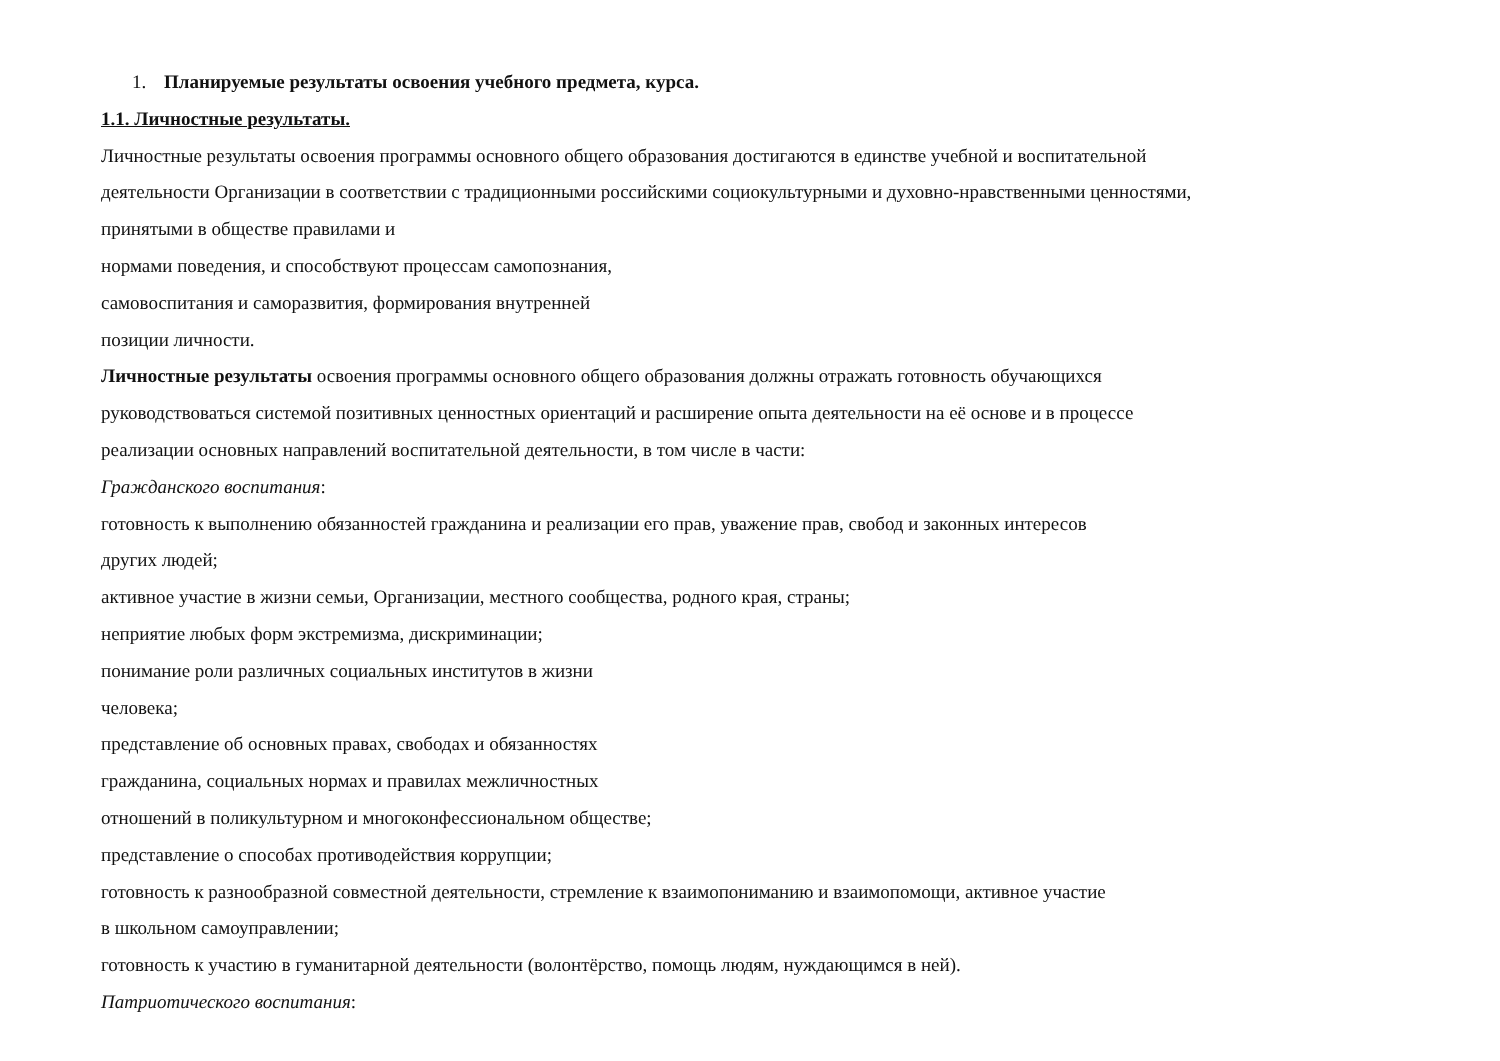1. Планируемые результаты освоения учебного предмета, курса.
1.1. Личностные результаты.
Личностные результаты освоения программы основного общего образования достигаются в единстве учебной и воспитательной
деятельности Организации в соответствии с традиционными российскими социокультурными и духовно-нравственными ценностями,
принятыми в обществе правилами и
нормами поведения, и способствуют процессам самопознания,
самовоспитания и саморазвития, формирования внутренней
позиции личности.
Личностные результаты освоения программы основного общего образования должны отражать готовность обучающихся
руководствоваться системой позитивных ценностных ориентаций и расширение опыта деятельности на её основе и в процессе
реализации основных направлений воспитательной деятельности, в том числе в части:
Гражданского воспитания:
готовность к выполнению обязанностей гражданина и реализации его прав, уважение прав, свобод и законных интересов
других людей;
активное участие в жизни семьи, Организации, местного сообщества, родного края, страны;
неприятие любых форм экстремизма, дискриминации;
понимание роли различных социальных институтов в жизни
человека;
представление об основных правах, свободах и обязанностях
гражданина, социальных нормах и правилах межличностных
отношений в поликультурном и многоконфессиональном обществе;
представление о способах противодействия коррупции;
готовность к разнообразной совместной деятельности, стремление к взаимопониманию и взаимопомощи, активное участие
в школьном самоуправлении;
готовность к участию в гуманитарной деятельности (волонтёрство, помощь людям, нуждающимся в ней).
Патриотического воспитания: